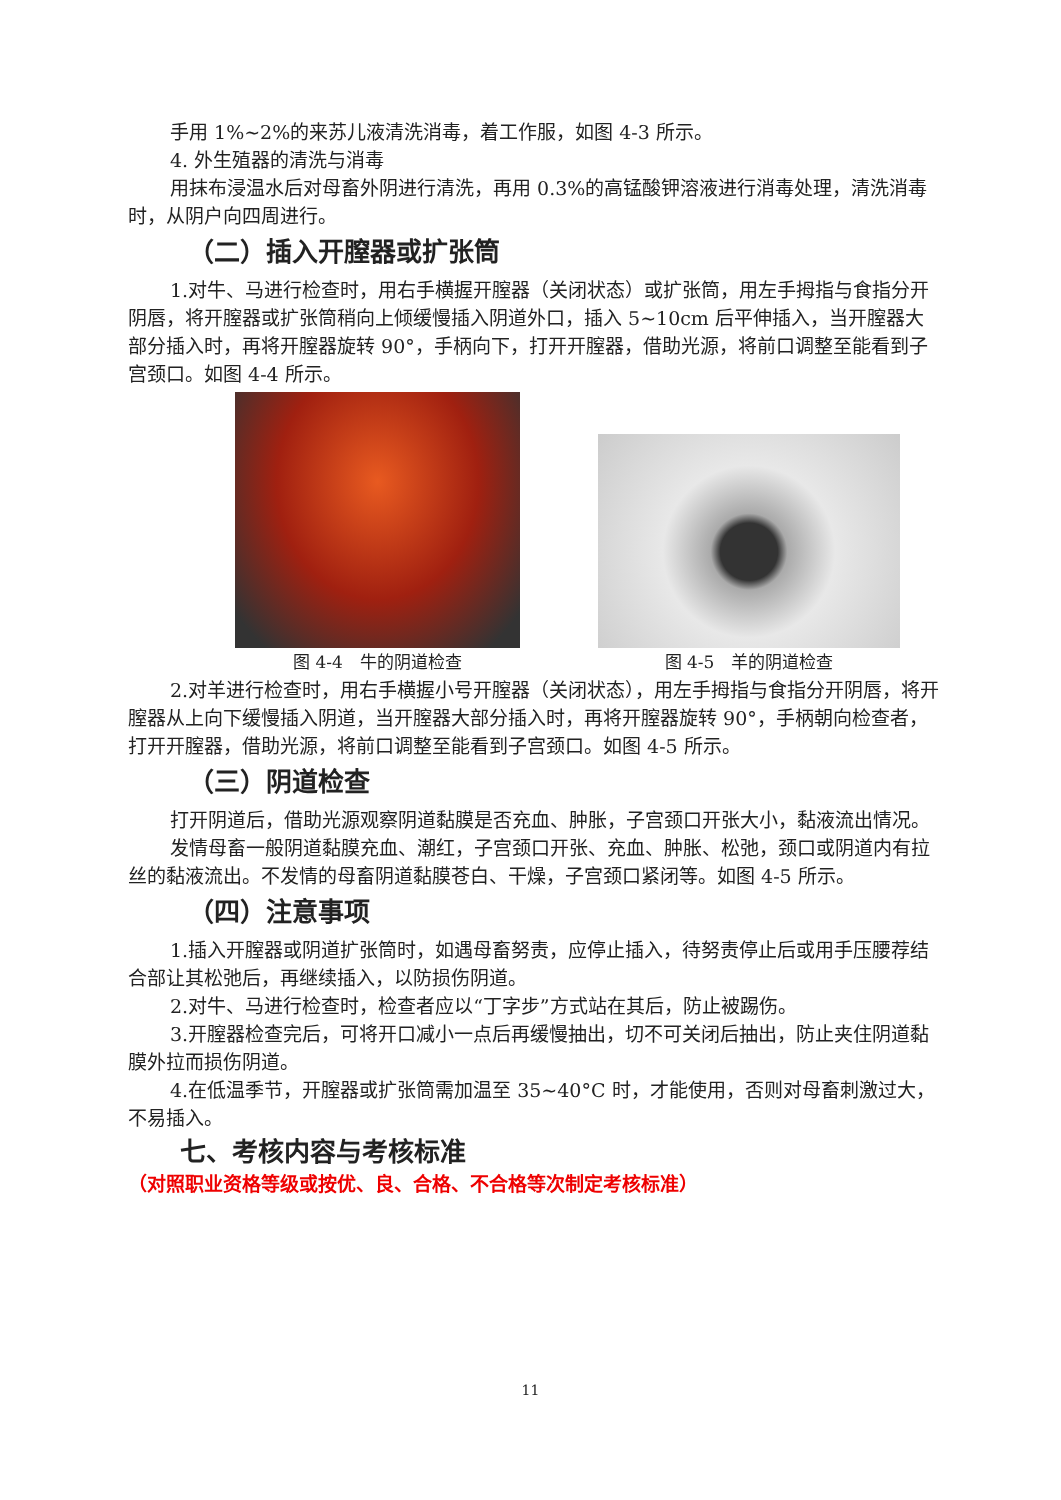手用 1%~2%的来苏儿液清洗消毒，着工作服，如图 4-3 所示。
4. 外生殖器的清洗与消毒
用抹布浸温水后对母畜外阴进行清洗，再用 0.3%的高锰酸钾溶液进行消毒处理，清洗消毒时，从阴户向四周进行。
（二）插入开膣器或扩张筒
1.对牛、马进行检查时，用右手横握开膣器（关闭状态）或扩张筒，用左手拇指与食指分开阴唇，将开膣器或扩张筒稍向上倾缓慢插入阴道外口，插入 5~10cm 后平伸插入，当开膣器大部分插入时，再将开膣器旋转 90°，手柄向下，打开开膣器，借助光源，将前口调整至能看到子宫颈口。如图 4-4 所示。
图 4-4　牛的阴道检查 图 4-5　羊的阴道检查
2.对羊进行检查时，用右手横握小号开膣器（关闭状态），用左手拇指与食指分开阴唇，将开膣器从上向下缓慢插入阴道，当开膣器大部分插入时，再将开膣器旋转 90°，手柄朝向检查者，打开开膣器，借助光源，将前口调整至能看到子宫颈口。如图 4-5 所示。
（三）阴道检查
打开阴道后，借助光源观察阴道黏膜是否充血、肿胀，子宫颈口开张大小，黏液流出情况。
发情母畜一般阴道黏膜充血、潮红，子宫颈口开张、充血、肿胀、松弛，颈口或阴道内有拉丝的黏液流出。不发情的母畜阴道黏膜苍白、干燥，子宫颈口紧闭等。如图 4-5 所示。
（四）注意事项
1.插入开膣器或阴道扩张筒时，如遇母畜努责，应停止插入，待努责停止后或用手压腰荐结合部让其松弛后，再继续插入，以防损伤阴道。
2.对牛、马进行检查时，检查者应以“丁字步”方式站在其后，防止被踢伤。
3.开膣器检查完后，可将开口减小一点后再缓慢抽出，切不可关闭后抽出，防止夹住阴道黏膜外拉而损伤阴道。
4.在低温季节，开膣器或扩张筒需加温至 35~40°C 时，才能使用，否则对母畜刺激过大，不易插入。
七、考核内容与考核标准
（对照职业资格等级或按优、良、合格、不合格等次制定考核标准）
11